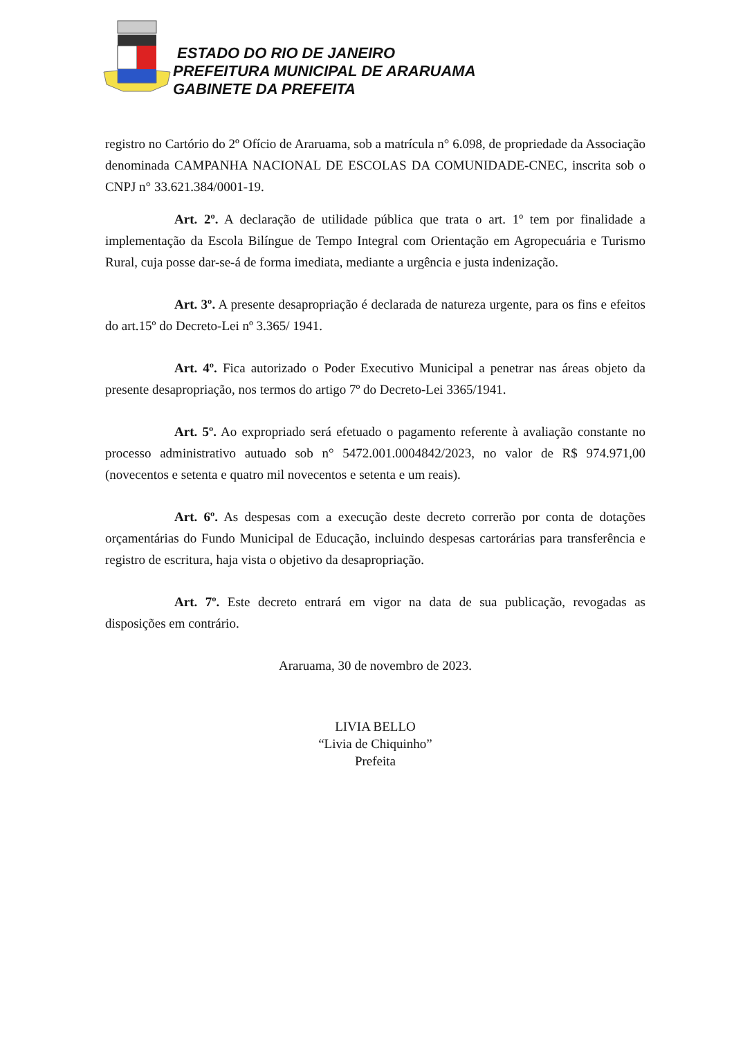ESTADO DO RIO DE JANEIRO
PREFEITURA MUNICIPAL DE ARARUAMA
GABINETE DA PREFEITA
registro no Cartório do 2º Ofício de Araruama, sob a matrícula n° 6.098, de propriedade da Associação denominada CAMPANHA NACIONAL DE ESCOLAS DA COMUNIDADE-CNEC, inscrita sob o CNPJ n° 33.621.384/0001-19.
Art. 2º. A declaração de utilidade pública que trata o art. 1º tem por finalidade a implementação da Escola Bilíngue de Tempo Integral com Orientação em Agropecuária e Turismo Rural, cuja posse dar-se-á de forma imediata, mediante a urgência e justa indenização.
Art. 3º. A presente desapropriação é declarada de natureza urgente, para os fins e efeitos do art.15º do Decreto-Lei nº 3.365/ 1941.
Art. 4º. Fica autorizado o Poder Executivo Municipal a penetrar nas áreas objeto da presente desapropriação, nos termos do artigo 7º do Decreto-Lei 3365/1941.
Art. 5º. Ao expropriado será efetuado o pagamento referente à avaliação constante no processo administrativo autuado sob n° 5472.001.0004842/2023, no valor de R$ 974.971,00 (novecentos e setenta e quatro mil novecentos e setenta e um reais).
Art. 6º. As despesas com a execução deste decreto correrão por conta de dotações orçamentárias do Fundo Municipal de Educação, incluindo despesas cartorárias para transferência e registro de escritura, haja vista o objetivo da desapropriação.
Art. 7º. Este decreto entrará em vigor na data de sua publicação, revogadas as disposições em contrário.
Araruama, 30 de novembro de 2023.
LIVIA BELLO
“Livia de Chiquinho”
Prefeita